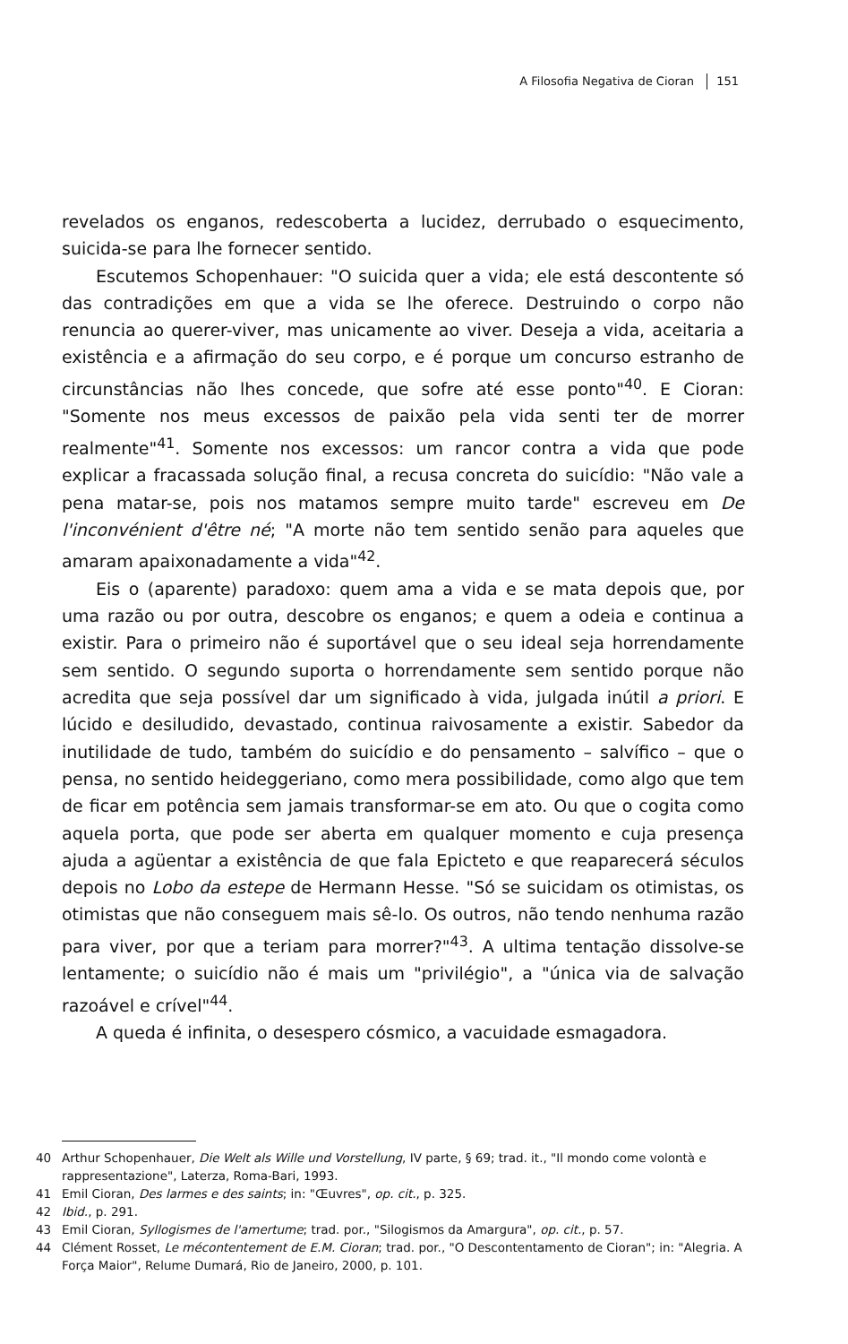A Filosofia Negativa de Cioran 151
revelados os enganos, redescoberta a lucidez, derrubado o esquecimento, suicida-se para lhe fornecer sentido.
Escutemos Schopenhauer: "O suicida quer a vida; ele está descontente só das contradições em que a vida se lhe oferece. Destruindo o corpo não renuncia ao querer-viver, mas unicamente ao viver. Deseja a vida, aceitaria a existência e a afirmação do seu corpo, e é porque um concurso estranho de circunstâncias não lhes concede, que sofre até esse ponto"<sup>40</sup>. E Cioran: "Somente nos meus excessos de paixão pela vida senti ter de morrer realmente"<sup>41</sup>. Somente nos excessos: um rancor contra a vida que pode explicar a fracassada solução final, a recusa concreta do suicídio: "Não vale a pena matar-se, pois nos matamos sempre muito tarde" escreveu em De l'inconvénient d'être né; "A morte não tem sentido senão para aqueles que amaram apaixonadamente a vida"<sup>42</sup>.
Eis o (aparente) paradoxo: quem ama a vida e se mata depois que, por uma razão ou por outra, descobre os enganos; e quem a odeia e continua a existir. Para o primeiro não é suportável que o seu ideal seja horrendamente sem sentido. O segundo suporta o horrendamente sem sentido porque não acredita que seja possível dar um significado à vida, julgada inútil a priori. E lúcido e desiludido, devastado, continua raivosamente a existir. Sabedor da inutilidade de tudo, também do suicídio e do pensamento – salvífico – que o pensa, no sentido heideggeriano, como mera possibilidade, como algo que tem de ficar em potência sem jamais transformar-se em ato. Ou que o cogita como aquela porta, que pode ser aberta em qualquer momento e cuja presença ajuda a agüentar a existência de que fala Epicteto e que reaparecerá séculos depois no Lobo da estepe de Hermann Hesse. "Só se suicidam os otimistas, os otimistas que não conseguem mais sê-lo. Os outros, não tendo nenhuma razão para viver, por que a teriam para morrer?"<sup>43</sup>. A ultima tentação dissolve-se lentamente; o suicídio não é mais um "privilégio", a "única via de salvação razoável e crível"<sup>44</sup>.
A queda é infinita, o desespero cósmico, a vacuidade esmagadora.
40 Arthur Schopenhauer, Die Welt als Wille und Vorstellung, IV parte, § 69; trad. it., "Il mondo come volontà e rappresentazione", Laterza, Roma-Bari, 1993.
41 Emil Cioran, Des larmes e des saints; in: "Œuvres", op. cit., p. 325.
42 Ibid., p. 291.
43 Emil Cioran, Syllogismes de l'amertume; trad. por., "Silogismos da Amargura", op. cit., p. 57.
44 Clément Rosset, Le mécontentement de E.M. Cioran; trad. por., "O Descontentamento de Cioran"; in: "Alegria. A Força Maior", Relume Dumará, Rio de Janeiro, 2000, p. 101.